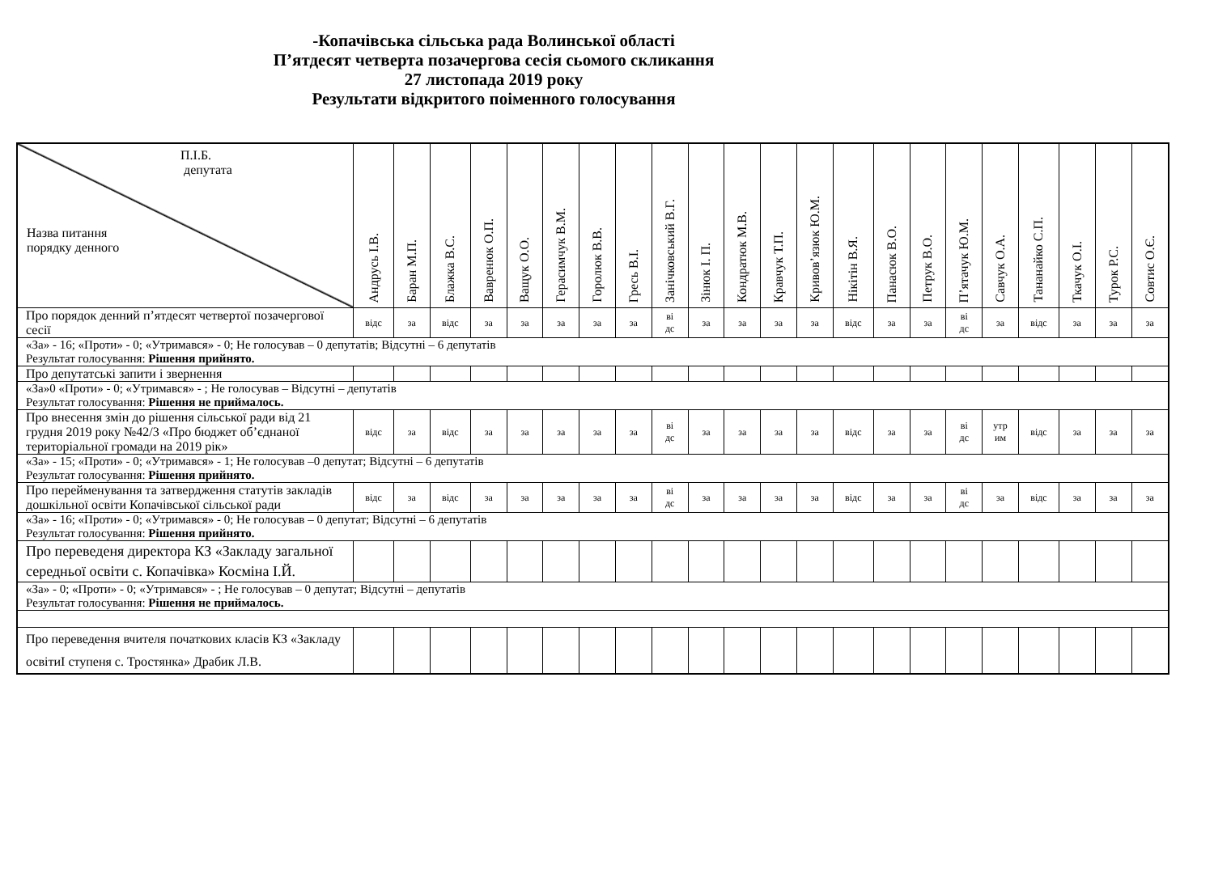-Копачівська сільська рада Волинської області
П’ятдесят четверта позачергова сесія сьомого скликання
27 листопада 2019 року
Результати відкритого поіменного голосування
| П.І.Б. депутата Назва питання порядку денного | Андрусь І.В. | Баран М.П. | Блажка В.С. | Вавренюк О.П. | Ващук О.О. | Герасимчук В.М. | Горолюк В.В. | Гресь В.І. | Занічковський В.Г. | Зінюк І. П. | Кондратюк М.В. | Кравчук Т.П. | Кривов’язюк Ю.М. | Нікітін В.Я. | Панасюк В.О. | Петрук В.О. | П’ятачук Ю.М. | Савчук О.А. | Тананайко С.П. | Ткачук О.І. | Турок Р.С. | Совтис О.Є. |
| --- | --- | --- | --- | --- | --- | --- | --- | --- | --- | --- | --- | --- | --- | --- | --- | --- | --- | --- | --- | --- | --- | --- |
| Про порядок денний п’ятдесят четвертої позачергової сесії | відс | за | відс | за | за | за | за | за | ві дс | за | за | за | за | відс | за | за | ві дс | за | відс | за | за | за |
| «За» - 16; «Проти» - 0; «Утримався» - 0; Не голосував – 0 депутатів; Відсутні – 6 депутатів Результат голосування: Рішення прийнято. | | | | | | | | | | | | | | | | | | | | | | |
| Про депутатські запити і звернення | | | | | | | | | | | | | | | | | | | | | | |
| «За»0 «Проти» - 0; «Утримався» - ; Не голосував – Відсутні – депутатів Результат голосування: Рішення не приймалось. | | | | | | | | | | | | | | | | | | | | | | |
| Про внесення змін до рішення сільської ради від 21 грудня 2019 року №42/3 «Про бюджет об’єднаної територіальної громади на 2019 рік» | відс | за | відс | за | за | за | за | за | ві дс | за | за | за | за | відс | за | за | ві дс | утр им | відс | за | за | за |
| «За» - 15; «Проти» - 0; «Утримався» - 1; Не голосував –0 депутат; Відсутні – 6 депутатів Результат голосування: Рішення прийнято. | | | | | | | | | | | | | | | | | | | | | | |
| Про перейменування та затвердження статутів закладів дошкільної освіти Копачівської сільської ради | відс | за | відс | за | за | за | за | за | ві дс | за | за | за | за | відс | за | за | ві дс | за | відс | за | за | за |
| «За» - 16; «Проти» - 0; «Утримався» - 0; Не голосував – 0 депутат; Відсутні – 6 депутатів Результат голосування: Рішення прийнято. | | | | | | | | | | | | | | | | | | | | | | |
| Про переведеня директора КЗ «Закладу загальної середньої освіти с. Копачівка» Космiна І.Й. | | | | | | | | | | | | | | | | | | | | | | |
| «За» - 0; «Проти» - 0; «Утримався» - ; Не голосував – 0 депутат; Відсутні – депутатів Результат голосування: Рішення не приймалось. | | | | | | | | | | | | | | | | | | | | | | |
| Про переведення вчителя початкових класів КЗ «Закладу освітиІ ступеня с. Тростянка» Драбик Л.В. | | | | | | | | | | | | | | | | | | | | | | |